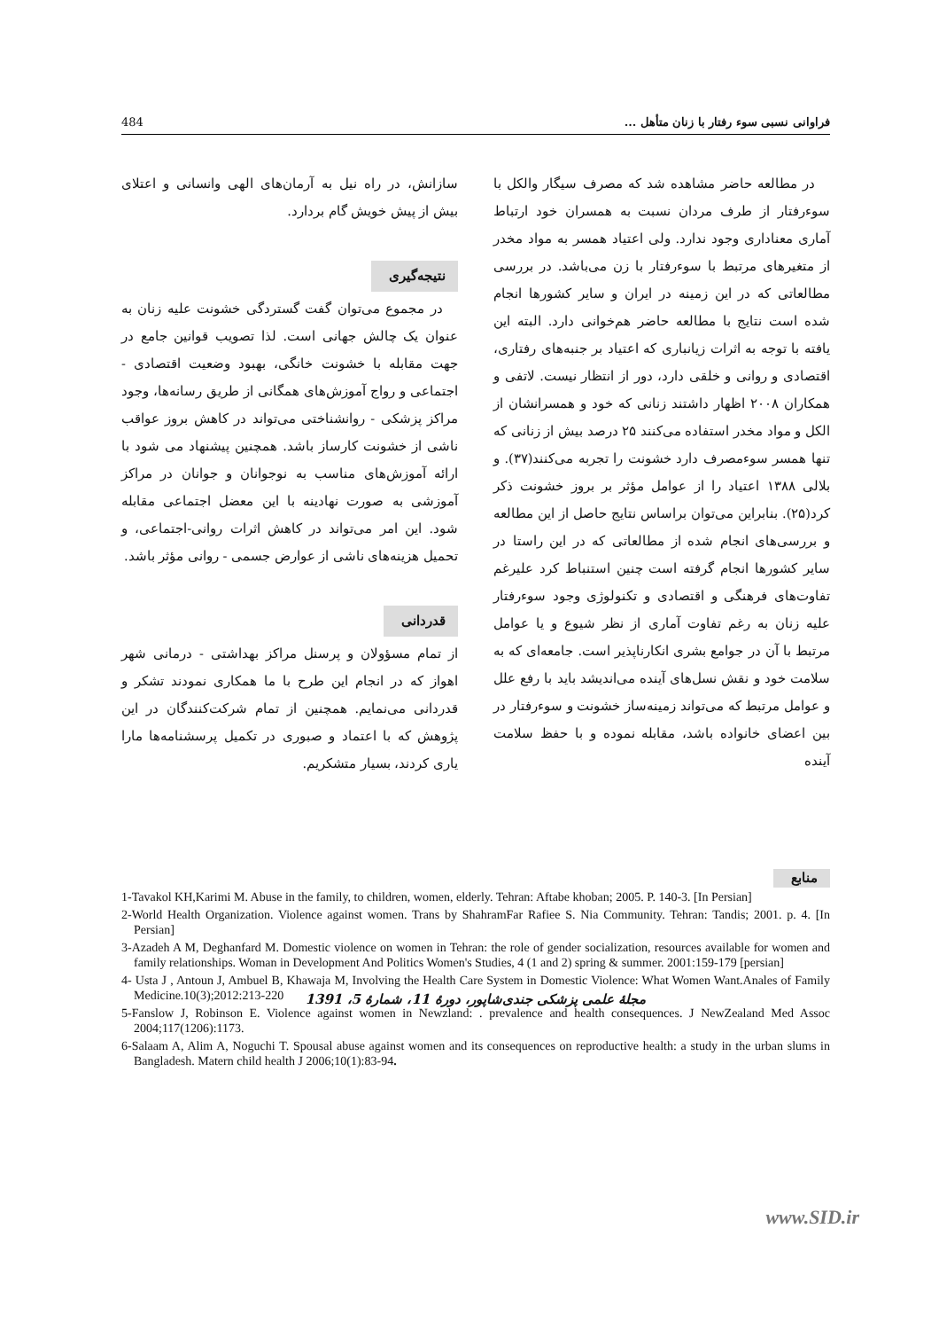فراوانی نسبی سوء رفتار با زنان متأهل ... 484
در مطالعه حاضر مشاهده شد که مصرف سیگار والکل با سوءرفتار از طرف مردان نسبت به همسران خود ارتباط آماری معناداری وجود ندارد. ولی اعتیاد همسر به مواد مخدر از متغیرهای مرتبط با سوءرفتار با زن می‌باشد. در بررسی مطالعاتی که در این زمینه در ایران و سایر کشورها انجام شده است نتایج با مطالعه حاضر هم‌خوانی دارد. البته این یافته با توجه به اثرات زیانباری که اعتیاد بر جنبه‌های رفتاری، اقتصادی و روانی و خلقی دارد، دور از انتظار نیست. لاتفی و همکاران ۲۰۰۸ اظهار داشتند زنانی که خود و همسرانشان از الکل و مواد مخدر استفاده می‌کنند ۲۵ درصد بیش از زنانی که تنها همسر سوءمصرف دارد خشونت را تجربه می‌کنند(۳۷). و بلالی ۱۳۸۸ اعتیاد را از عوامل مؤثر بر بروز خشونت ذکر کرد(۲۵). بنابراین می‌توان براساس نتایج حاصل از این مطالعه و بررسی‌های انجام شده از مطالعاتی که در این راستا در سایر کشورها انجام گرفته است چنین استنباط کرد علیرغم تفاوت‌های فرهنگی و اقتصادی و تکنولوژی وجود سوءرفتار علیه زنان به رغم تفاوت آماری از نظر شیوع و یا عوامل مرتبط با آن در جوامع بشری انکارناپذیر است. جامعه‌ای که به سلامت خود و نقش نسل‌های آینده می‌اندیشد باید با رفع علل و عوامل مرتبط که می‌تواند زمینه‌ساز خشونت و سوءرفتار در بین اعضای خانواده باشد، مقابله نموده و با حفظ سلامت آینده
سازانش، در راه نیل به آرمان‌های الهی وانسانی و اعتلای بیش از پیش خویش گام بردارد.
نتیجه‌گیری
در مجموع می‌توان گفت گستردگی خشونت علیه زنان به عنوان یک چالش جهانی است. لذا تصویب قوانین جامع در جهت مقابله با خشونت خانگی، بهبود وضعیت اقتصادی - اجتماعی و رواج آموزش‌های همگانی از طریق رسانه‌ها، وجود مراکز پزشکی - روانشناختی می‌تواند در کاهش بروز عواقب ناشی از خشونت کارساز باشد. همچنین پیشنهاد می شود با ارائه آموزش‌های مناسب به نوجوانان و جوانان در مراکز آموزشی به صورت نهادینه با این معضل اجتماعی مقابله شود. این امر می‌تواند در کاهش اثرات روانی-اجتماعی، و تحمیل هزینه‌های ناشی از عوارض جسمی - روانی مؤثر باشد.
قدردانی
از تمام مسؤولان و پرسنل مراکز بهداشتی - درمانی شهر اهواز که در انجام این طرح با ما همکاری نمودند تشکر و قدردانی می‌نمایم. همچنین از تمام شرکت‌کنندگان در این پژوهش که با اعتماد و صبوری در تکمیل پرسشنامه‌ها مارا یاری کردند، بسیار متشکریم.
منابع
1-Tavakol KH,Karimi M. Abuse in the family, to children, women, elderly. Tehran: Aftabe khoban; 2005. P. 140-3. [In Persian]
2-World Health Organization. Violence against women. Trans by ShahramFar Rafiee S. Nia Community. Tehran: Tandis; 2001. p. 4. [In Persian]
3-Azadeh A M, Deghanfard M. Domestic violence on women in Tehran: the role of gender socialization, resources available for women and family relationships. Woman in Development And Politics Women's Studies, 4 (1 and 2) spring & summer. 2001:159-179 [persian]
4- Usta J , Antoun J, Ambuel B, Khawaja M, Involving the Health Care System in Domestic Violence: What Women Want.Anales of Family Medicine.10(3);2012:213-220
5-Fanslow J, Robinson E. Violence against women in Newzland: . prevalence and health consequences. J NewZealand Med Assoc 2004;117(1206):1173.
6-Salaam A, Alim A, Noguchi T. Spousal abuse against women and its consequences on reproductive health: a study in the urban slums in Bangladesh. Matern child health J 2006;10(1):83-94.
مجلهٔ علمی پزشکی جندی‌شاپور، دورهٔ 11، شمارهٔ 5، 1391
www.SID.ir